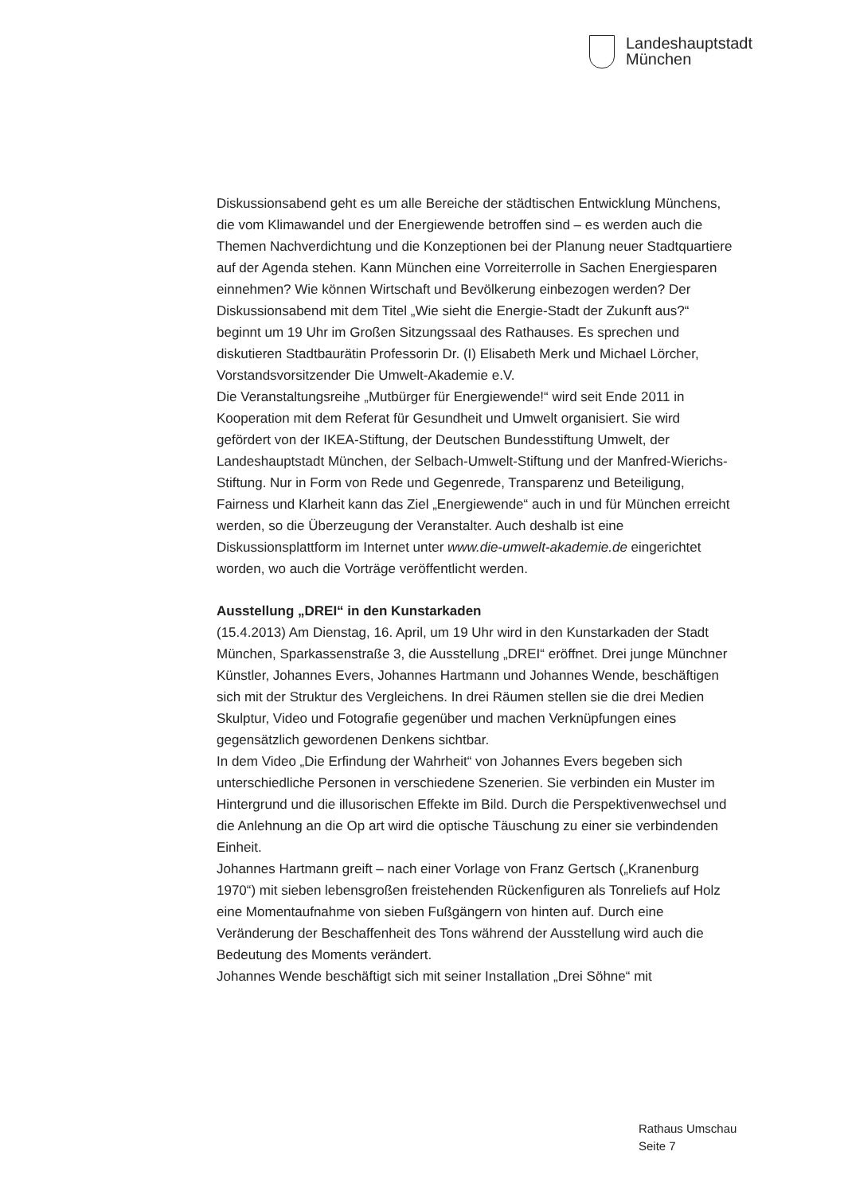Landeshauptstadt
München
Diskussionsabend geht es um alle Bereiche der städtischen Entwicklung Münchens, die vom Klimawandel und der Energiewende betroffen sind – es werden auch die Themen Nachverdichtung und die Konzeptionen bei der Planung neuer Stadtquartiere auf der Agenda stehen. Kann München eine Vorreiterrolle in Sachen Energiesparen einnehmen? Wie können Wirtschaft und Bevölkerung einbezogen werden? Der Diskussionsabend mit dem Titel „Wie sieht die Energie-Stadt der Zukunft aus?“ beginnt um 19 Uhr im Großen Sitzungssaal des Rathauses. Es sprechen und diskutieren Stadtbaurätin Professorin Dr. (I) Elisabeth Merk und Michael Lörcher, Vorstandsvorsitzender Die Umwelt-Akademie e.V.
Die Veranstaltungsreihe „Mutbürger für Energiewende!“ wird seit Ende 2011 in Kooperation mit dem Referat für Gesundheit und Umwelt organisiert. Sie wird gefördert von der IKEA-Stiftung, der Deutschen Bundesstiftung Umwelt, der Landeshauptstadt München, der Selbach-Umwelt-Stiftung und der Manfred-Wierichs-Stiftung. Nur in Form von Rede und Gegenrede, Transparenz und Beteiligung, Fairness und Klarheit kann das Ziel „Energiewende“ auch in und für München erreicht werden, so die Überzeugung der Veranstalter. Auch deshalb ist eine Diskussionsplattform im Internet unter www.die-umwelt-akademie.de eingerichtet worden, wo auch die Vorträge veröffentlicht werden.
Ausstellung „DREI“ in den Kunstarkaden
(15.4.2013) Am Dienstag, 16. April, um 19 Uhr wird in den Kunstarkaden der Stadt München, Sparkassenstraße 3, die Ausstellung „DREI“ eröffnet. Drei junge Münchner Künstler, Johannes Evers, Johannes Hartmann und Johannes Wende, beschäftigen sich mit der Struktur des Vergleichens. In drei Räumen stellen sie die drei Medien Skulptur, Video und Fotografie gegenüber und machen Verknüpfungen eines gegensätzlich gewordenen Denkens sichtbar.
In dem Video „Die Erfindung der Wahrheit“ von Johannes Evers begeben sich unterschiedliche Personen in verschiedene Szenerien. Sie verbinden ein Muster im Hintergrund und die illusorischen Effekte im Bild. Durch die Perspektivenwechsel und die Anlehnung an die Op art wird die optische Täuschung zu einer sie verbindenden Einheit.
Johannes Hartmann greift – nach einer Vorlage von Franz Gertsch („Kranenburg 1970“) mit sieben lebensgroßen freistehenden Rückenfiguren als Tonreliefs auf Holz eine Momentaufnahme von sieben Fußgängern von hinten auf. Durch eine Veränderung der Beschaffenheit des Tons während der Ausstellung wird auch die Bedeutung des Moments verändert.
Johannes Wende beschäftigt sich mit seiner Installation „Drei Söhne“ mit
Rathaus Umschau
Seite 7